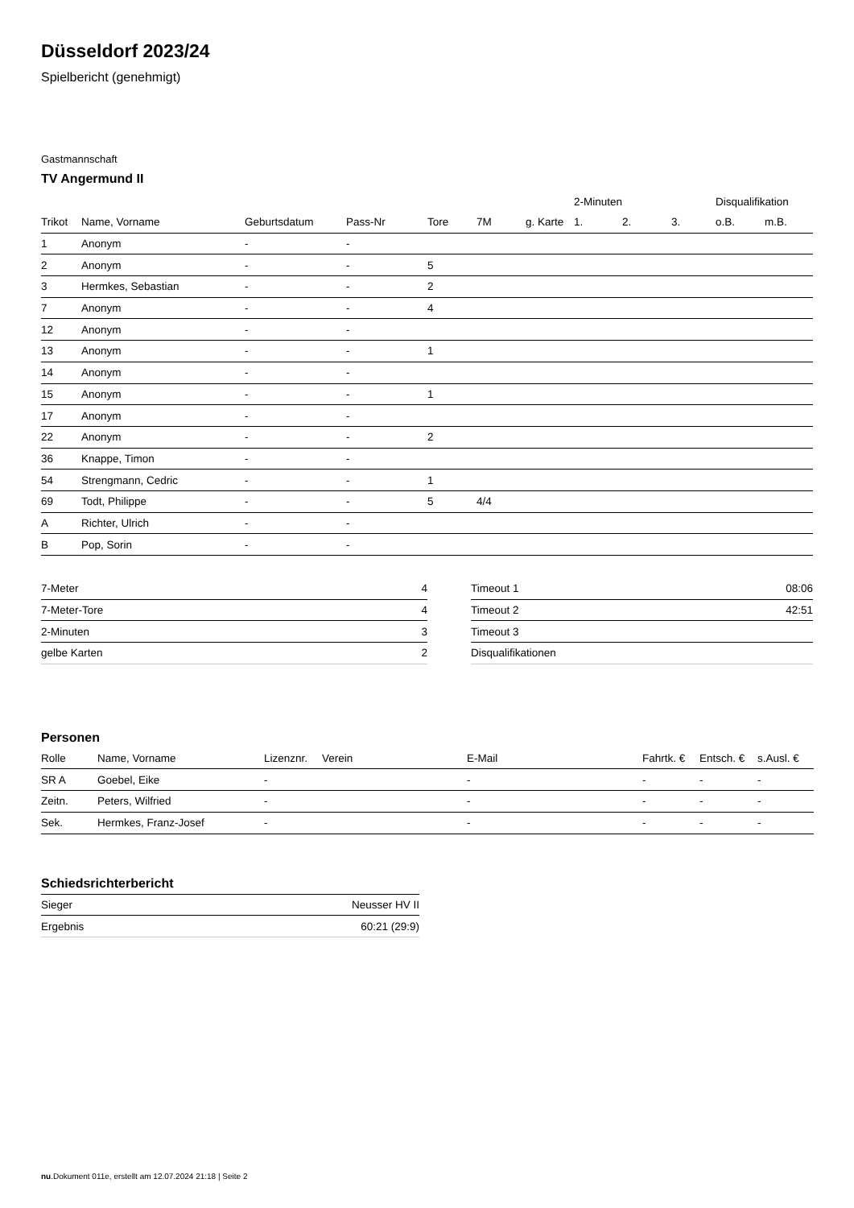Düsseldorf 2023/24
Spielbericht (genehmigt)
Gastmannschaft
TV Angermund II
| | | | | | | | 2-Minuten | | | Disqualifikation | |
| --- | --- | --- | --- | --- | --- | --- | --- | --- | --- | --- | --- |
| Trikot | Name, Vorname | Geburtsdatum | Pass-Nr | Tore | 7M | g. Karte | 1. | 2. | 3. | o.B. | m.B. |
| 1 | Anonym | - | - | | | | | | | | |
| 2 | Anonym | - | - | 5 | | | | | | | |
| 3 | Hermkes, Sebastian | - | - | 2 | | | | | | | |
| 7 | Anonym | - | - | 4 | | | | | | | |
| 12 | Anonym | - | - | | | | | | | | |
| 13 | Anonym | - | - | 1 | | | | | | | |
| 14 | Anonym | - | - | | | | | | | | |
| 15 | Anonym | - | - | 1 | | | | | | | |
| 17 | Anonym | - | - | | | | | | | | |
| 22 | Anonym | - | - | 2 | | | | | | | |
| 36 | Knappe, Timon | - | - | | | | | | | | |
| 54 | Strengmann, Cedric | - | - | 1 | | | | | | | |
| 69 | Todt, Philippe | - | - | 5 | 4/4 | | | | | | |
| A | Richter, Ulrich | - | - | | | | | | | | |
| B | Pop, Sorin | - | - | | | | | | | | |
| 7-Meter | 4 |
| 7-Meter-Tore | 4 |
| 2-Minuten | 3 |
| gelbe Karten | 2 |
| Timeout 1 | 08:06 |
| Timeout 2 | 42:51 |
| Timeout 3 | |
| Disqualifikationen | |
Personen
| Rolle | Name, Vorname | Lizenznr. | Verein | E-Mail | Fahrtk. € | Entsch. € | s.Ausl. € |
| --- | --- | --- | --- | --- | --- | --- | --- |
| SR A | Goebel, Eike | - | | - | - | - | - |
| Zeitn. | Peters, Wilfried | - | | - | - | - | - |
| Sek. | Hermkes, Franz-Josef | - | | - | - | - | - |
Schiedsrichterbericht
| Sieger | Neusser HV II |
| Ergebnis | 60:21 (29:9) |
nu.Dokument 011e, erstellt am 12.07.2024 21:18 | Seite 2